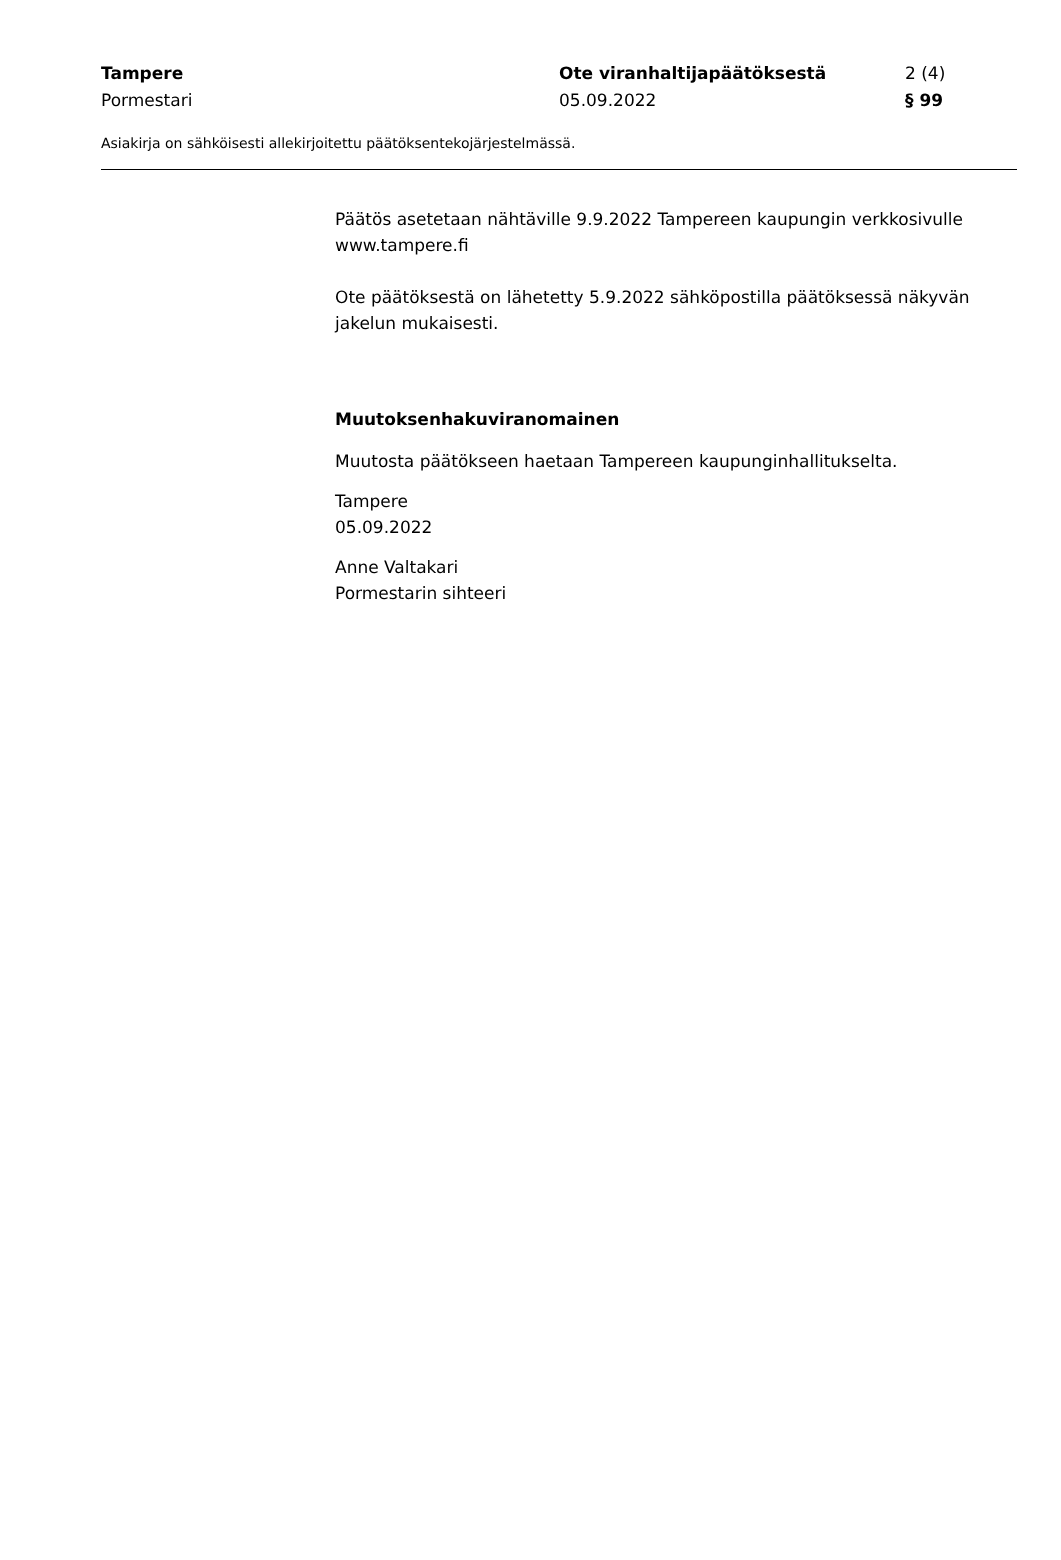Tampere Ote viranhaltijapäätöksestä 2 (4)
Pormestari 05.09.2022 § 99
Asiakirja on sähköisesti allekirjoitettu päätöksentekojärjestelmässä.
Päätös asetetaan nähtäville 9.9.2022 Tampereen kaupungin verkkosivulle www.tampere.fi
Ote päätöksestä on lähetetty 5.9.2022 sähköpostilla päätöksessä näkyvän jakelun mukaisesti.
Muutoksenhakuviranomainen
Muutosta päätökseen haetaan Tampereen kaupunginhallitukselta.
Tampere
05.09.2022
Anne Valtakari
Pormestarin sihteeri